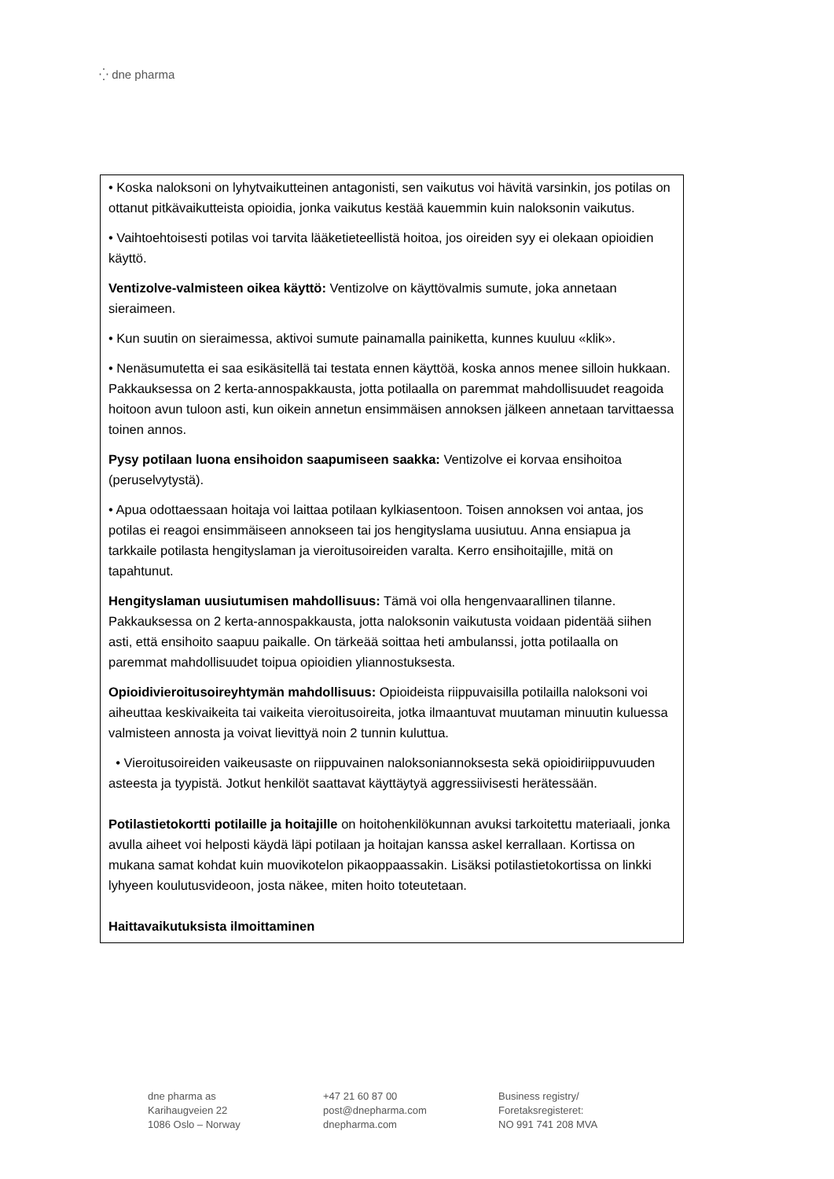⁛ dne pharma
• Koska naloksoni on lyhytvaikutteinen antagonisti, sen vaikutus voi hävitä varsinkin, jos potilas on ottanut pitkävaikutteista opioidia, jonka vaikutus kestää kauemmin kuin naloksonin vaikutus.
• Vaihtoehtoisesti potilas voi tarvita lääketieteellistä hoitoa, jos oireiden syy ei olekaan opioidien käyttö.
Ventizolve-valmisteen oikea käyttö: Ventizolve on käyttövalmis sumute, joka annetaan sieraimeen.
• Kun suutin on sieraimessa, aktivoi sumute painamalla painiketta, kunnes kuuluu «klik».
• Nenäsumutetta ei saa esikäsitellä tai testata ennen käyttöä, koska annos menee silloin hukkaan. Pakkauksessa on 2 kerta-annospakkausta, jotta potilaalla on paremmat mahdollisuudet reagoida hoitoon avun tuloon asti, kun oikein annetun ensimmäisen annoksen jälkeen annetaan tarvittaessa toinen annos.
Pysy potilaan luona ensihoidon saapumiseen saakka: Ventizolve ei korvaa ensihoitoa (peruselvytystä).
• Apua odottaessaan hoitaja voi laittaa potilaan kylkiasentoon. Toisen annoksen voi antaa, jos potilas ei reagoi ensimmäiseen annokseen tai jos hengityslama uusiutuu. Anna ensiapua ja tarkkaile potilasta hengityslaman ja vieroitusoireiden varalta. Kerro ensihoitajille, mitä on tapahtunut.
Hengityslaman uusiutumisen mahdollisuus: Tämä voi olla hengenvaarallinen tilanne. Pakkauksessa on 2 kerta-annospakkausta, jotta naloksonin vaikutusta voidaan pidentää siihen asti, että ensihoito saapuu paikalle. On tärkeää soittaa heti ambulanssi, jotta potilaalla on paremmat mahdollisuudet toipua opioidien yliannostuksesta.
Opioidivieroitusoireyhtymän mahdollisuus: Opioideista riippuvaisilla potilailla naloksoni voi aiheuttaa keskivaikeita tai vaikeita vieroitusoireita, jotka ilmaantuvat muutaman minuutin kuluessa valmisteen annosta ja voivat lievittyä noin 2 tunnin kuluttua.
• Vieroitusoireiden vaikeusaste on riippuvainen naloksoniannoksesta sekä opioidiriippuvuuden asteesta ja tyypistä. Jotkut henkilöt saattavat käyttäytyä aggressiivisesti herätessään.
Potilastietokortti potilaille ja hoitajille on hoitohenkilökunnan avuksi tarkoitettu materiaali, jonka avulla aiheet voi helposti käydä läpi potilaan ja hoitajan kanssa askel kerrallaan. Kortissa on mukana samat kohdat kuin muovikotelon pikaoppaassakin. Lisäksi potilastietokortissa on linkki lyhyeen koulutusvideoon, josta näkee, miten hoito toteutetaan.
Haittavaikutuksista ilmoittaminen
dne pharma as
Karihaugveien 22
1086 Oslo – Norway
+47 21 60 87 00
post@dnepharma.com
dnepharma.com
Business registry/
Foretaksregisteret:
NO 991 741 208 MVA